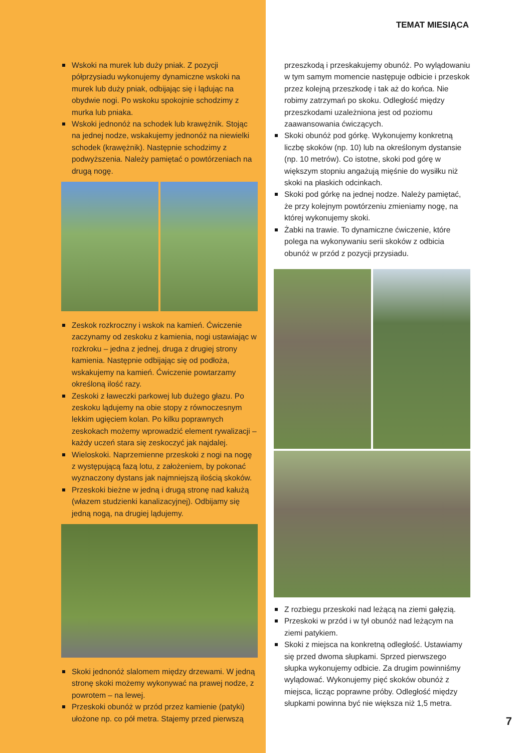TEMAT MIESIĄCA
Wskoki na murek lub duży pniak. Z pozycji półprzysiadu wykonujemy dynamiczne wskoki na murek lub duży pniak, odbijając się i lądując na obydwie nogi. Po wskoku spokojnie schodzimy z murka lub pniaka.
Wskoki jednonóż na schodek lub krawężnik. Stojąc na jednej nodze, wskakujemy jednonóż na niewielki schodek (krawężnik). Następnie schodzimy z podwyższenia. Należy pamiętać o powtórzeniach na drugą nogę.
Zeskok rozkroczny i wskok na kamień. Ćwiczenie zaczynamy od zeskoku z kamienia, nogi ustawiając w rozkroku – jedna z jednej, druga z drugiej strony kamienia. Następnie odbijając się od podłoża, wskakujemy na kamień. Ćwiczenie powtarzamy określoną ilość razy.
Zeskoki z ławeczki parkowej lub dużego głazu. Po zeskoku lądujemy na obie stopy z równoczesnym lekkim ugięciem kolan. Po kilku poprawnych zeskokach możemy wprowadzić element rywalizacji – każdy uczeń stara się zeskoczyć jak najdalej.
Wieloskoki. Naprzemienne przeskoki z nogi na nogę z występującą fazą lotu, z założeniem, by pokonać wyznaczony dystans jak najmniejszą ilością skoków.
Przeskoki bieżne w jedną i drugą stronę nad kałużą (włazem studzienki kanalizacyjnej). Odbijamy się jedną nogą, na drugiej lądujemy.
Skoki jednonóż slalomem między drzewami. W jedną stronę skoki możemy wykonywać na prawej nodze, z powrotem – na lewej.
Przeskoki obunóż w przód przez kamienie (patyki) ułożone np. co pół metra. Stajemy przed pierwszą
przeszkodą i przeskakujemy obunóż. Po wylądowaniu w tym samym momencie następuje odbicie i przeskok przez kolejną przeszkodę i tak aż do końca. Nie robimy zatrzymań po skoku. Odległość między przeszkodami uzależniona jest od poziomu zaawansowania ćwiczących.
Skoki obunóż pod górkę. Wykonujemy konkretną liczbę skoków (np. 10) lub na określonym dystansie (np. 10 metrów). Co istotne, skoki pod górę w większym stopniu angażują mięśnie do wysiłku niż skoki na płaskich odcinkach.
Skoki pod górkę na jednej nodze. Należy pamiętać, że przy kolejnym powtórzeniu zmieniamy nogę, na której wykonujemy skoki.
Żabki na trawie. To dynamiczne ćwiczenie, które polega na wykonywaniu serii skoków z odbicia obunóż w przód z pozycji przysiadu.
Z rozbiegu przeskoki nad leżącą na ziemi gałęzią.
Przeskoki w przód i w tył obunóż nad leżącym na ziemi patykiem.
Skoki z miejsca na konkretną odległość. Ustawiamy się przed dwoma słupkami. Sprzed pierwszego słupka wykonujemy odbicie. Za drugim powinniśmy wylądować. Wykonujemy pięć skoków obunóż z miejsca, licząc poprawne próby. Odległość między słupkami powinna być nie większa niż 1,5 metra.
7